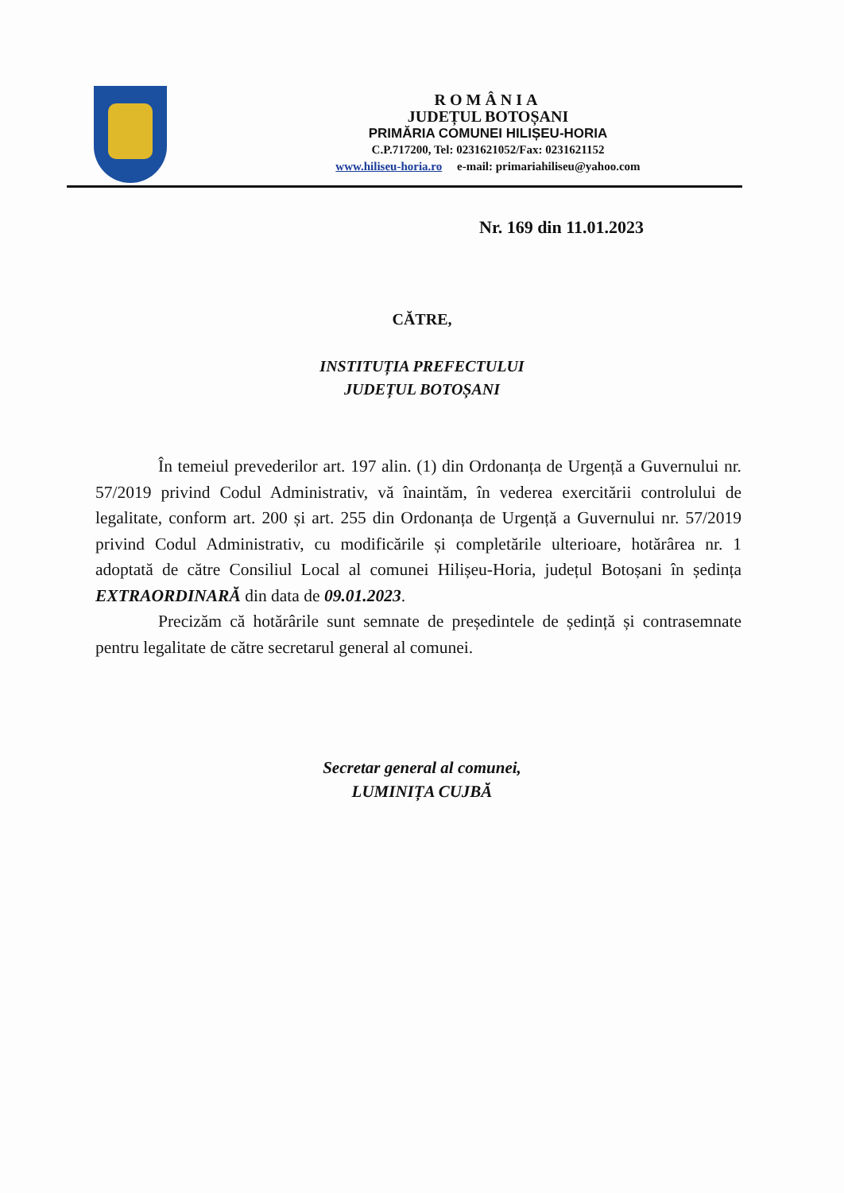ROMÂNIA
JUDEȚUL BOTOȘANI
PRIMĂRIA COMUNEI HILIȘEU-HORIA
C.P.717200, Tel: 0231621052/Fax: 0231621152
www.hiliseu-horia.ro e-mail: primariahiliseu@yahoo.com
Nr. 169 din 11.01.2023
CĂTRE,
INSTITUȚIA PREFECTULUI
JUDEȚUL BOTOȘANI
În temeiul prevederilor art. 197 alin. (1) din Ordonanța de Urgență a Guvernului nr. 57/2019 privind Codul Administrativ, vă înaintăm, în vederea exercitării controlului de legalitate, conform art. 200 și art. 255 din Ordonanța de Urgență a Guvernului nr. 57/2019 privind Codul Administrativ, cu modificările și completările ulterioare, hotărârea nr. 1 adoptată de către Consiliul Local al comunei Hilișeu-Horia, județul Botoșani în ședința EXTRAORDINARĂ din data de 09.01.2023.
Precizăm că hotărârile sunt semnate de președintele de ședință și contrasemnate pentru legalitate de către secretarul general al comunei.
Secretar general al comunei,
LUMINIȚA CUJBĂ